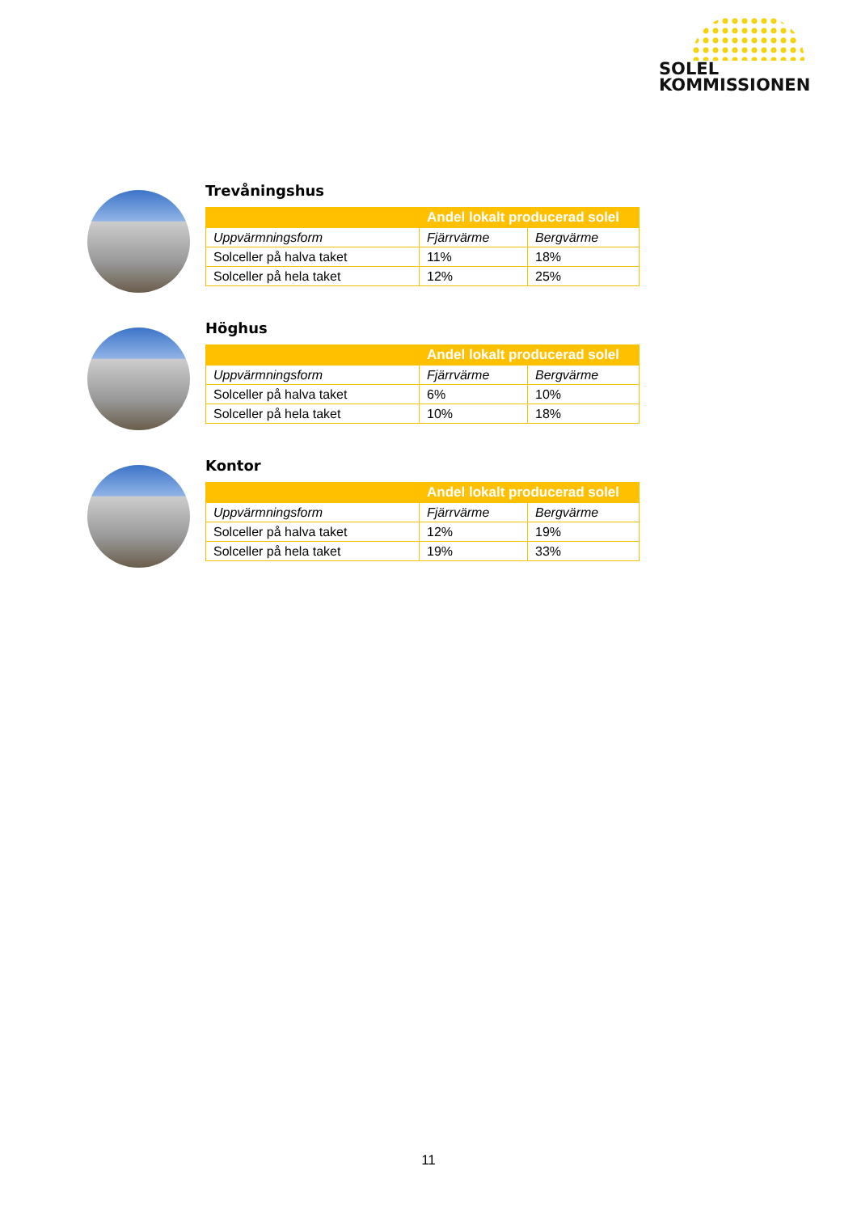SOLEL
KOMMISSIONEN
Trevåningshus
| | Andel lokalt producerad solel | |
| --- | --- | --- |
| Uppvärmningsform | Fjärrvärme | Bergvärme |
| Solceller på halva taket | 11% | 18% |
| Solceller på hela taket | 12% | 25% |
Höghus
| | Andel lokalt producerad solel | |
| --- | --- | --- |
| Uppvärmningsform | Fjärrvärme | Bergvärme |
| Solceller på halva taket | 6% | 10% |
| Solceller på hela taket | 10% | 18% |
Kontor
| | Andel lokalt producerad solel | |
| --- | --- | --- |
| Uppvärmningsform | Fjärrvärme | Bergvärme |
| Solceller på halva taket | 12% | 19% |
| Solceller på hela taket | 19% | 33% |
11